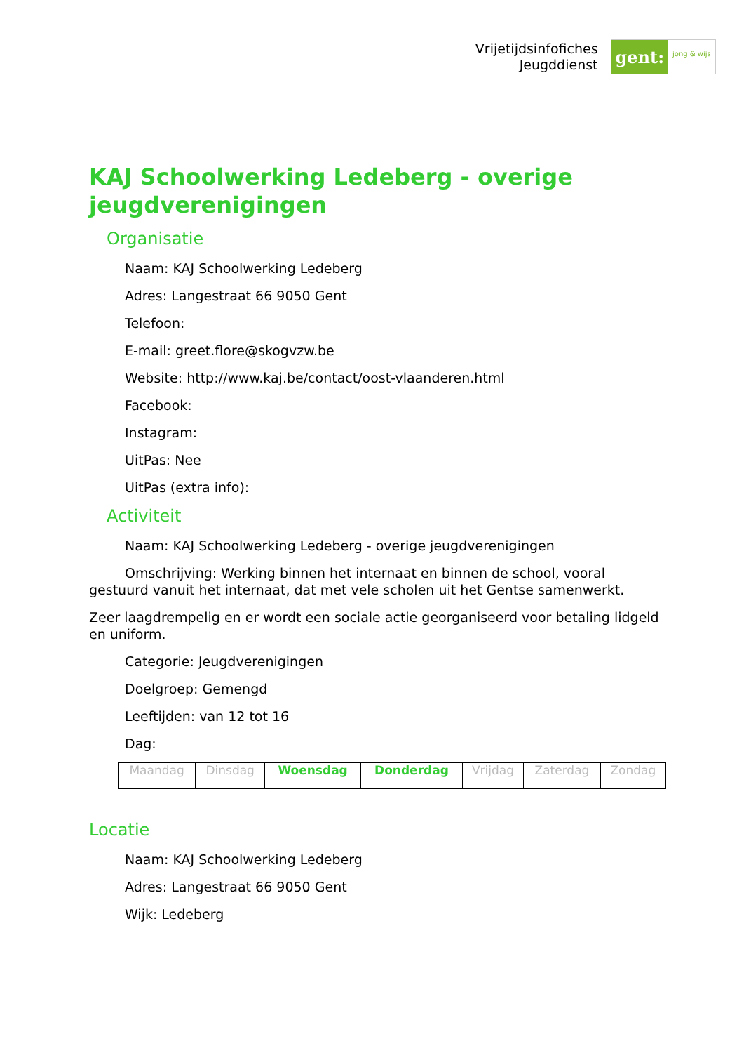Vrijetijdsinfofiches
Jeugddienst
gent:
jong & wijs
KAJ Schoolwerking Ledeberg - overige jeugdverenigingen
Organisatie
Naam: KAJ Schoolwerking Ledeberg
Adres: Langestraat 66 9050 Gent
Telefoon:
E-mail: greet.flore@skogvzw.be
Website: http://www.kaj.be/contact/oost-vlaanderen.html
Facebook:
Instagram:
UitPas: Nee
UitPas (extra info):
Activiteit
Naam: KAJ Schoolwerking Ledeberg - overige jeugdverenigingen
Omschrijving: Werking binnen het internaat en binnen de school, vooral gestuurd vanuit het internaat, dat met vele scholen uit het Gentse samenwerkt.
Zeer laagdrempelig en er wordt een sociale actie georganiseerd voor betaling lidgeld en uniform.
Categorie: Jeugdverenigingen
Doelgroep: Gemengd
Leeftijden: van 12 tot 16
Dag:
| Maandag | Dinsdag | Woensdag | Donderdag | Vrijdag | Zaterdag | Zondag |
Locatie
Naam: KAJ Schoolwerking Ledeberg
Adres: Langestraat 66 9050 Gent
Wijk: Ledeberg